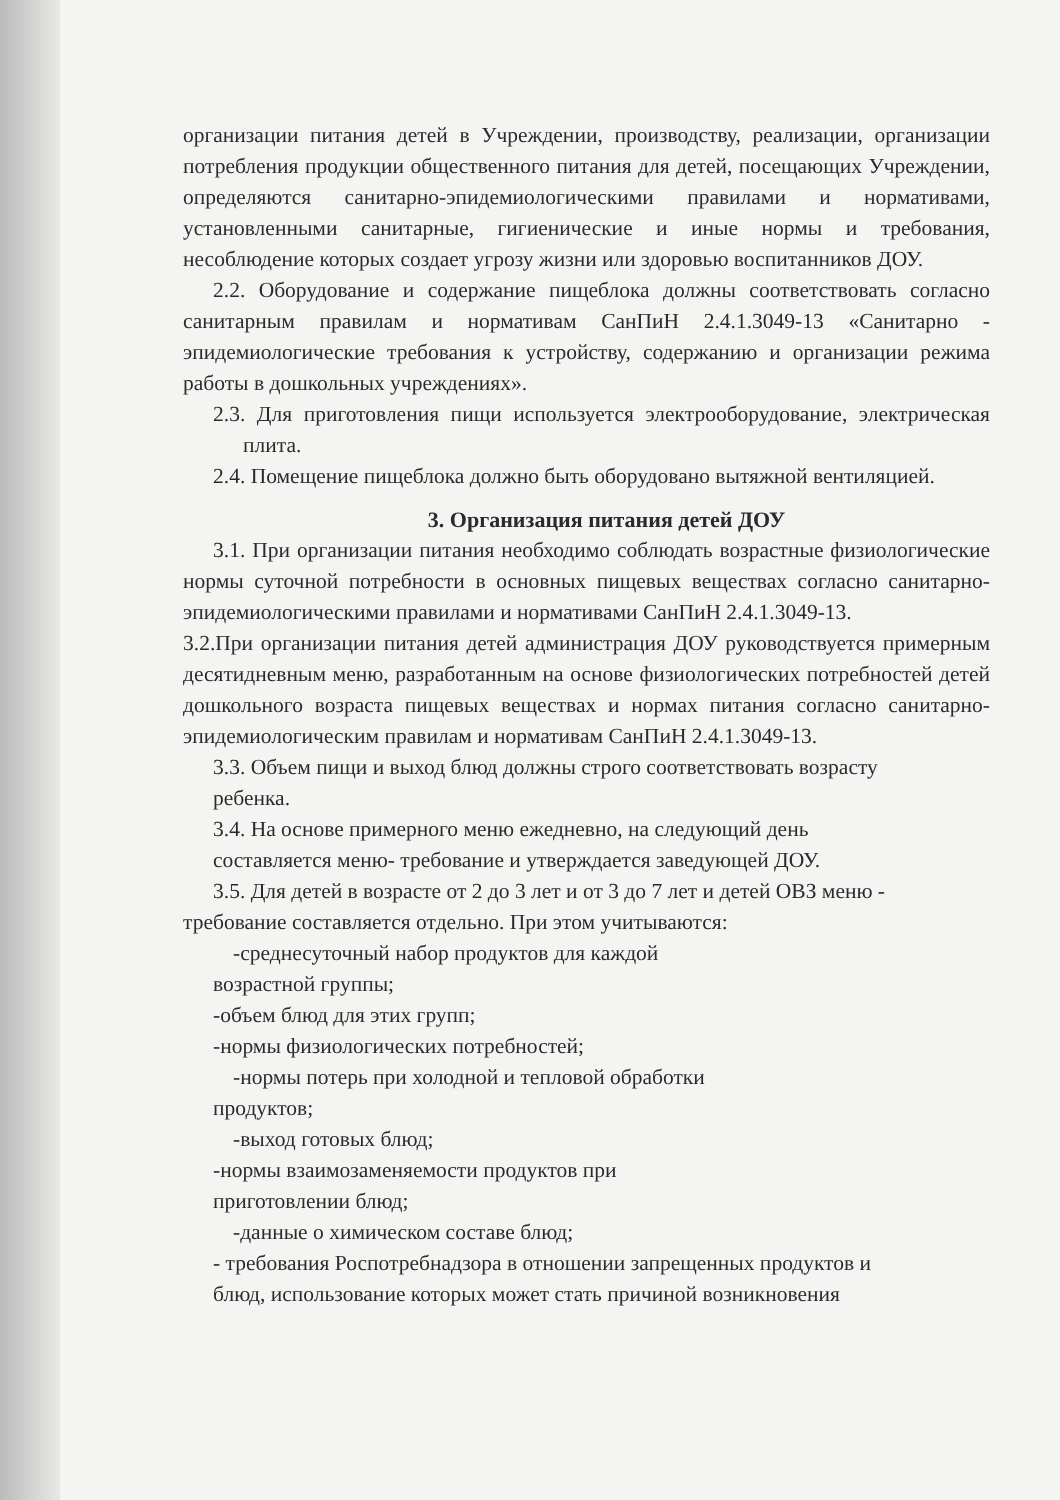организации питания детей в Учреждении, производству, реализации, организации потребления продукции общественного питания для детей, посещающих Учреждении, определяются санитарно-эпидемиологическими правилами и нормативами, установленными санитарные, гигиенические и иные нормы и требования, несоблюдение которых создает угрозу жизни или здоровью воспитанников ДОУ.
2.2. Оборудование и содержание пищеблока должны соответствовать согласно санитарным правилам и нормативам СанПиН 2.4.1.3049-13 «Санитарно - эпидемиологические требования к устройству, содержанию и организации режима работы в дошкольных учреждениях».
2.3. Для приготовления пищи используется электрооборудование, электрическая плита.
2.4. Помещение пищеблока должно быть оборудовано вытяжной вентиляцией.
3. Организация питания детей ДОУ
3.1. При организации питания необходимо соблюдать возрастные физиологические нормы суточной потребности в основных пищевых веществах согласно санитарно-эпидемиологическими правилами и нормативами СанПиН 2.4.1.3049-13.
3.2.При организации питания детей администрация ДОУ руководствуется примерным десятидневным меню, разработанным на основе физиологических потребностей детей дошкольного возраста пищевых веществах и нормах питания согласно санитарно-эпидемиологическим правилам и нормативам СанПиН 2.4.1.3049-13.
3.3. Объем пищи и выход блюд должны строго соответствовать возрасту
ребенка.
3.4. На основе примерного меню ежедневно, на следующий день
составляется меню- требование и утверждается заведующей ДОУ.
3.5. Для детей в возрасте от 2 до 3 лет и от 3 до 7 лет и детей ОВЗ меню - требование составляется отдельно. При этом учитываются:
-среднесуточный набор продуктов для каждой
возрастной группы;
-объем блюд для этих групп;
-нормы физиологических потребностей;
-нормы потерь при холодной и тепловой обработки
продуктов;
-выход готовых блюд;
-нормы взаимозаменяемости продуктов при
приготовлении блюд;
-данные о химическом составе блюд;
- требования Роспотребнадзора в отношении запрещенных продуктов и
блюд, использование которых может стать причиной возникновения